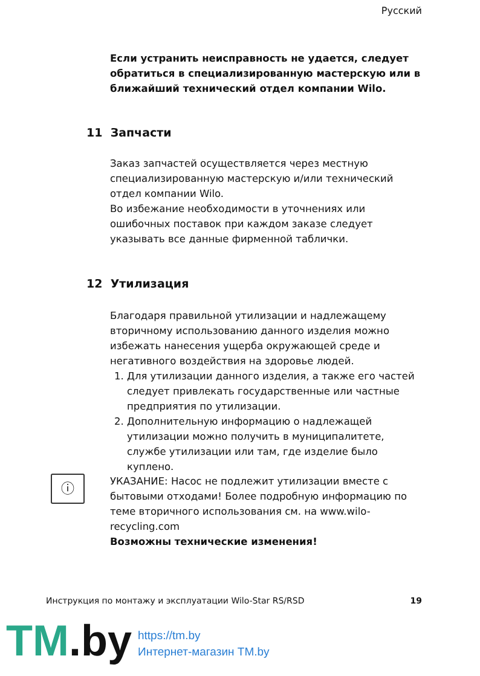Русский
Если устранить неисправность не удается, следует обратиться в специализированную мастерскую или в ближайший технический отдел компании Wilo.
11 Запчасти
Заказ запчастей осуществляется через местную специализированную мастерскую и/или технический отдел компании Wilo.
Во избежание необходимости в уточнениях или ошибочных поставок при каждом заказе следует указывать все данные фирменной таблички.
12 Утилизация
Благодаря правильной утилизации и надлежащему вторичному использованию данного изделия можно избежать нанесения ущерба окружающей среде и негативного воздействия на здоровье людей.
1. Для утилизации данного изделия, а также его частей следует привлекать государственные или частные предприятия по утилизации.
2. Дополнительную информацию о надлежащей утилизации можно получить в муниципалитете, службе утилизации или там, где изделие было куплено.
ⓘ
УКАЗАНИЕ: Насос не подлежит утилизации вместе с бытовыми отходами! Более подробную информацию по теме вторичного использования см. на www.wilo-recycling.com
Возможны технические изменения!
Инструкция по монтажу и эксплуатации Wilo-Star RS/RSD 19
TM.by
https://tm.by
Интернет-магазин TM.by